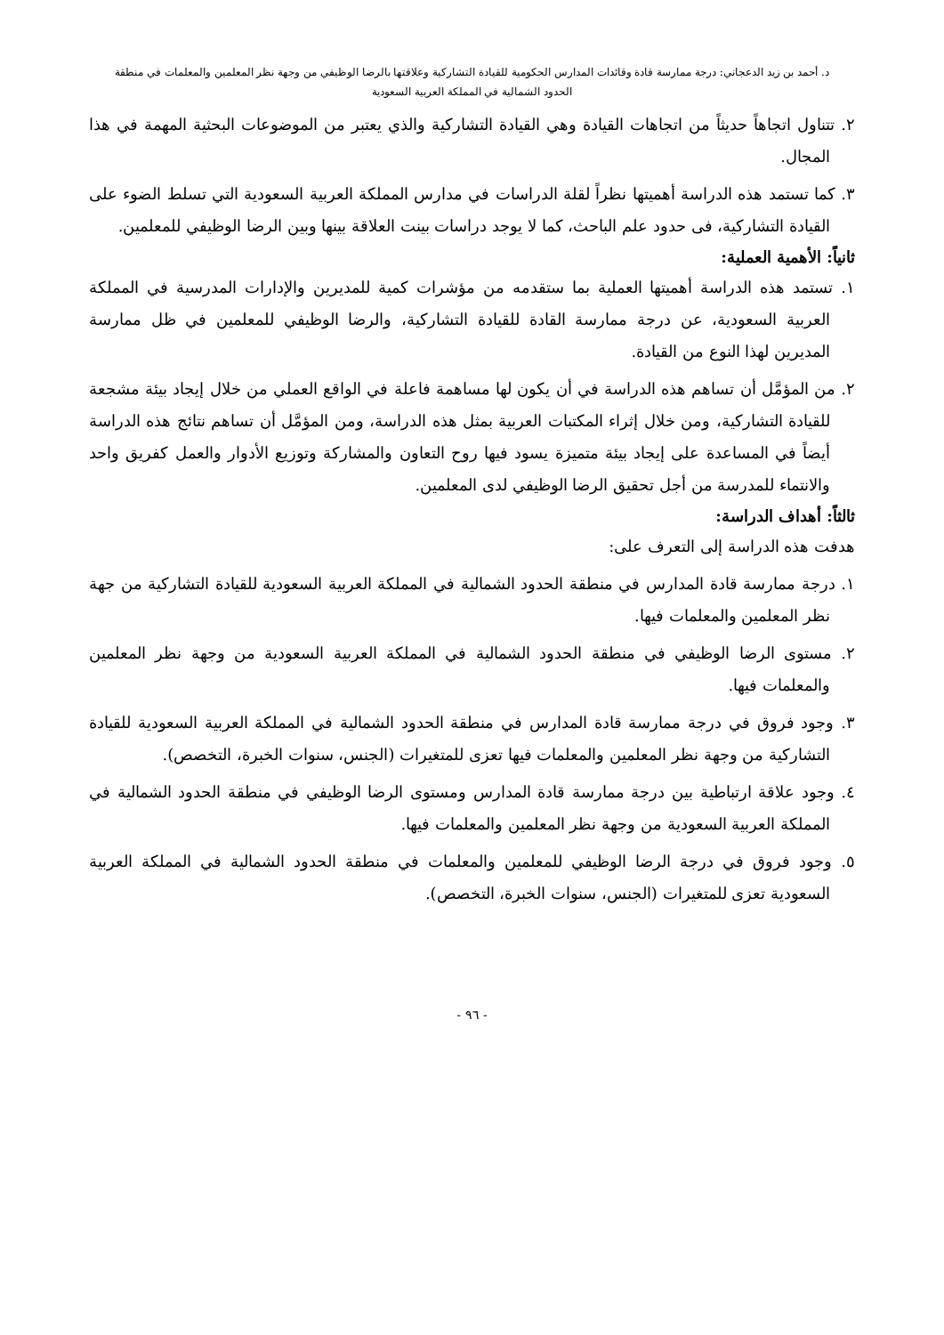د. أحمد بن زيد الدعجاني: درجة ممارسة قادة وقائدات المدارس الحكومية للقيادة التشاركية وعلاقتها بالرضا الوظيفي من وجهة نظر المعلمين والمعلمات في منطقة
الحدود الشمالية في المملكة العربية السعودية
٢. تتناول اتجاهاً حديثاً من اتجاهات القيادة وهي القيادة التشاركية والذي يعتبر من الموضوعات البحثية المهمة في هذا المجال.
٣. كما تستمد هذه الدراسة أهميتها نظراً لقلة الدراسات في مدارس المملكة العربية السعودية التي تسلط الضوء على القيادة التشاركية، فى حدود علم الباحث، كما لا يوجد دراسات بينت العلاقة بينها وبين الرضا الوظيفي للمعلمين.
ثانياً: الأهمية العملية:
١. تستمد هذه الدراسة أهميتها العملية بما ستقدمه من مؤشرات كمية للمديرين والإدارات المدرسية في المملكة العربية السعودية، عن درجة ممارسة القادة للقيادة التشاركية، والرضا الوظيفي للمعلمين في ظل ممارسة المديرين لهذا النوع من القيادة.
٢. من المؤمَّل أن تساهم هذه الدراسة في أن يكون لها مساهمة فاعلة في الواقع العملي من خلال إيجاد بيئة مشجعة للقيادة التشاركية، ومن خلال إثراء المكتبات العربية بمثل هذه الدراسة، ومن المؤمَّل أن تساهم نتائج هذه الدراسة أيضاً في المساعدة على إيجاد بيئة متميزة يسود فيها روح التعاون والمشاركة وتوزيع الأدوار والعمل كفريق واحد والانتماء للمدرسة من أجل تحقيق الرضا الوظيفي لدى المعلمين.
ثالثاً: أهداف الدراسة:
هدفت هذه الدراسة إلى التعرف على:
١. درجة ممارسة قادة المدارس في منطقة الحدود الشمالية في المملكة العربية السعودية للقيادة التشاركية من جهة نظر المعلمين والمعلمات فيها.
٢. مستوى الرضا الوظيفي في منطقة الحدود الشمالية في المملكة العربية السعودية من وجهة نظر المعلمين والمعلمات فيها.
٣. وجود فروق في درجة ممارسة قادة المدارس في منطقة الحدود الشمالية في المملكة العربية السعودية للقيادة التشاركية من وجهة نظر المعلمين والمعلمات فيها تعزى للمتغيرات (الجنس، سنوات الخبرة، التخصص).
٤. وجود علاقة ارتباطية بين درجة ممارسة قادة المدارس ومستوى الرضا الوظيفي في منطقة الحدود الشمالية في المملكة العربية السعودية من وجهة نظر المعلمين والمعلمات فيها.
٥. وجود فروق في درجة الرضا الوظيفي للمعلمين والمعلمات في منطقة الحدود الشمالية في المملكة العربية السعودية تعزى للمتغيرات (الجنس، سنوات الخبرة، التخصص).
- ٩٦ -